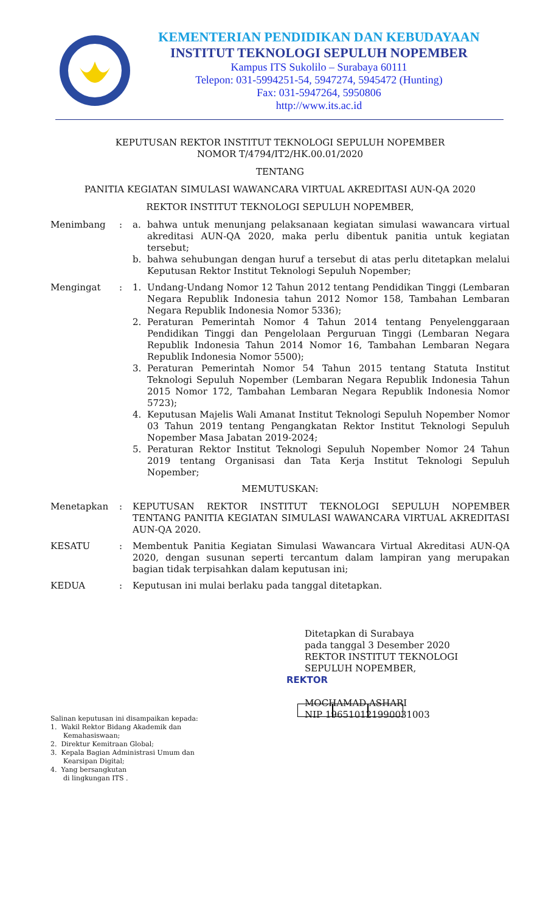KEMENTERIAN PENDIDIKAN DAN KEBUDAYAAN
INSTITUT TEKNOLOGI SEPULUH NOPEMBER
Kampus ITS Sukolilo – Surabaya 60111
Telepon: 031-5994251-54, 5947274, 5945472 (Hunting)
Fax: 031-5947264, 5950806
http://www.its.ac.id
KEPUTUSAN REKTOR INSTITUT TEKNOLOGI SEPULUH NOPEMBER
NOMOR T/4794/IT2/HK.00.01/2020
TENTANG
PANITIA KEGIATAN SIMULASI WAWANCARA VIRTUAL AKREDITASI AUN-QA 2020
REKTOR INSTITUT TEKNOLOGI SEPULUH NOPEMBER,
Menimbang : a. bahwa untuk menunjang pelaksanaan kegiatan simulasi wawancara virtual akreditasi AUN-QA 2020, maka perlu dibentuk panitia untuk kegiatan tersebut;
b. bahwa sehubungan dengan huruf a tersebut di atas perlu ditetapkan melalui Keputusan Rektor Institut Teknologi Sepuluh Nopember;
Mengingat : 1. Undang-Undang Nomor 12 Tahun 2012 tentang Pendidikan Tinggi (Lembaran Negara Republik Indonesia tahun 2012 Nomor 158, Tambahan Lembaran Negara Republik Indonesia Nomor 5336);
2. Peraturan Pemerintah Nomor 4 Tahun 2014 tentang Penyelenggaraan Pendidikan Tinggi dan Pengelolaan Perguruan Tinggi (Lembaran Negara Republik Indonesia Tahun 2014 Nomor 16, Tambahan Lembaran Negara Republik Indonesia Nomor 5500);
3. Peraturan Pemerintah Nomor 54 Tahun 2015 tentang Statuta Institut Teknologi Sepuluh Nopember (Lembaran Negara Republik Indonesia Tahun 2015 Nomor 172, Tambahan Lembaran Negara Republik Indonesia Nomor 5723);
4. Keputusan Majelis Wali Amanat Institut Teknologi Sepuluh Nopember Nomor 03 Tahun 2019 tentang Pengangkatan Rektor Institut Teknologi Sepuluh Nopember Masa Jabatan 2019-2024;
5. Peraturan Rektor Institut Teknologi Sepuluh Nopember Nomor 24 Tahun 2019 tentang Organisasi dan Tata Kerja Institut Teknologi Sepuluh Nopember;
MEMUTUSKAN:
Menetapkan : KEPUTUSAN REKTOR INSTITUT TEKNOLOGI SEPULUH NOPEMBER TENTANG PANITIA KEGIATAN SIMULASI WAWANCARA VIRTUAL AKREDITASI AUN-QA 2020.
KESATU : Membentuk Panitia Kegiatan Simulasi Wawancara Virtual Akreditasi AUN-QA 2020, dengan susunan seperti tercantum dalam lampiran yang merupakan bagian tidak terpisahkan dalam keputusan ini;
KEDUA : Keputusan ini mulai berlaku pada tanggal ditetapkan.
Ditetapkan di Surabaya
pada tanggal 3 Desember 2020
REKTOR INSTITUT TEKNOLOGI
SEPULUH NOPEMBER,
REKTOR
MOCHAMAD ASHARI
NIP 196510121990031003
Salinan keputusan ini disampaikan kepada:
1. Wakil Rektor Bidang Akademik dan
Kemahasiswaan;
2. Direktur Kemitraan Global;
3. Kepala Bagian Administrasi Umum dan
Kearsipan Digital;
4. Yang bersangkutan
di lingkungan ITS .